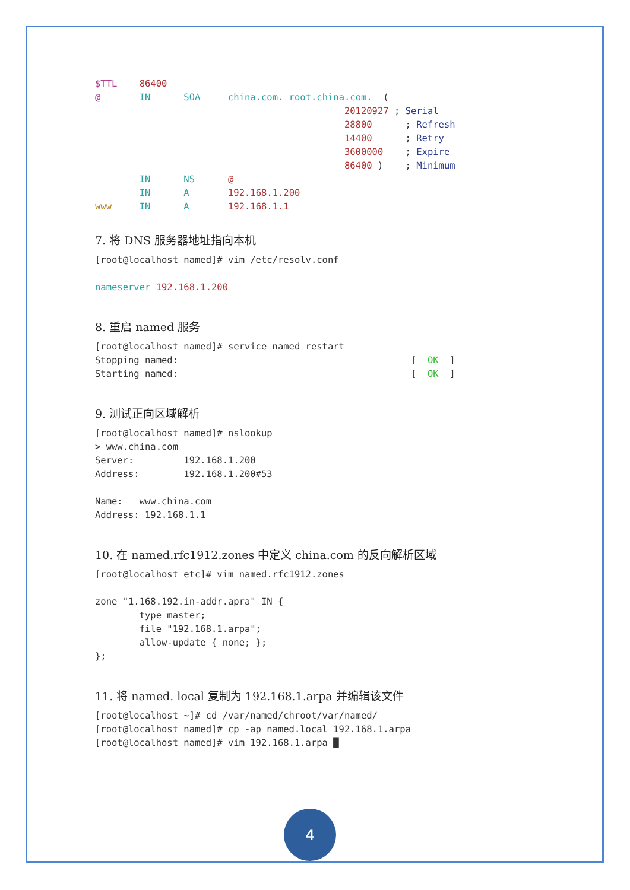$TTL    86400
@       IN      SOA     china.com. root.china.com.  (
                                             20120927 ; Serial
                                             28800      ; Refresh
                                             14400      ; Retry
                                             3600000    ; Expire
                                             86400 )    ; Minimum
        IN      NS      @
        IN      A       192.168.1.200
www     IN      A       192.168.1.1
7. 将 DNS 服务器地址指向本机
[root@localhost named]# vim /etc/resolv.conf

nameserver 192.168.1.200
8. 重启 named 服务
[root@localhost named]# service named restart
Stopping named:                                          [  OK  ]
Starting named:                                          [  OK  ]
9. 测试正向区域解析
[root@localhost named]# nslookup
> www.china.com
Server:         192.168.1.200
Address:        192.168.1.200#53

Name:   www.china.com
Address: 192.168.1.1
10. 在 named.rfc1912.zones 中定义 china.com 的反向解析区域
[root@localhost etc]# vim named.rfc1912.zones

zone "1.168.192.in-addr.apra" IN {
        type master;
        file "192.168.1.arpa";
        allow-update { none; };
};
11. 将 named. local 复制为 192.168.1.arpa 并编辑该文件
[root@localhost ~]# cd /var/named/chroot/var/named/
[root@localhost named]# cp -ap named.local 192.168.1.arpa
[root@localhost named]# vim 192.168.1.arpa █
4